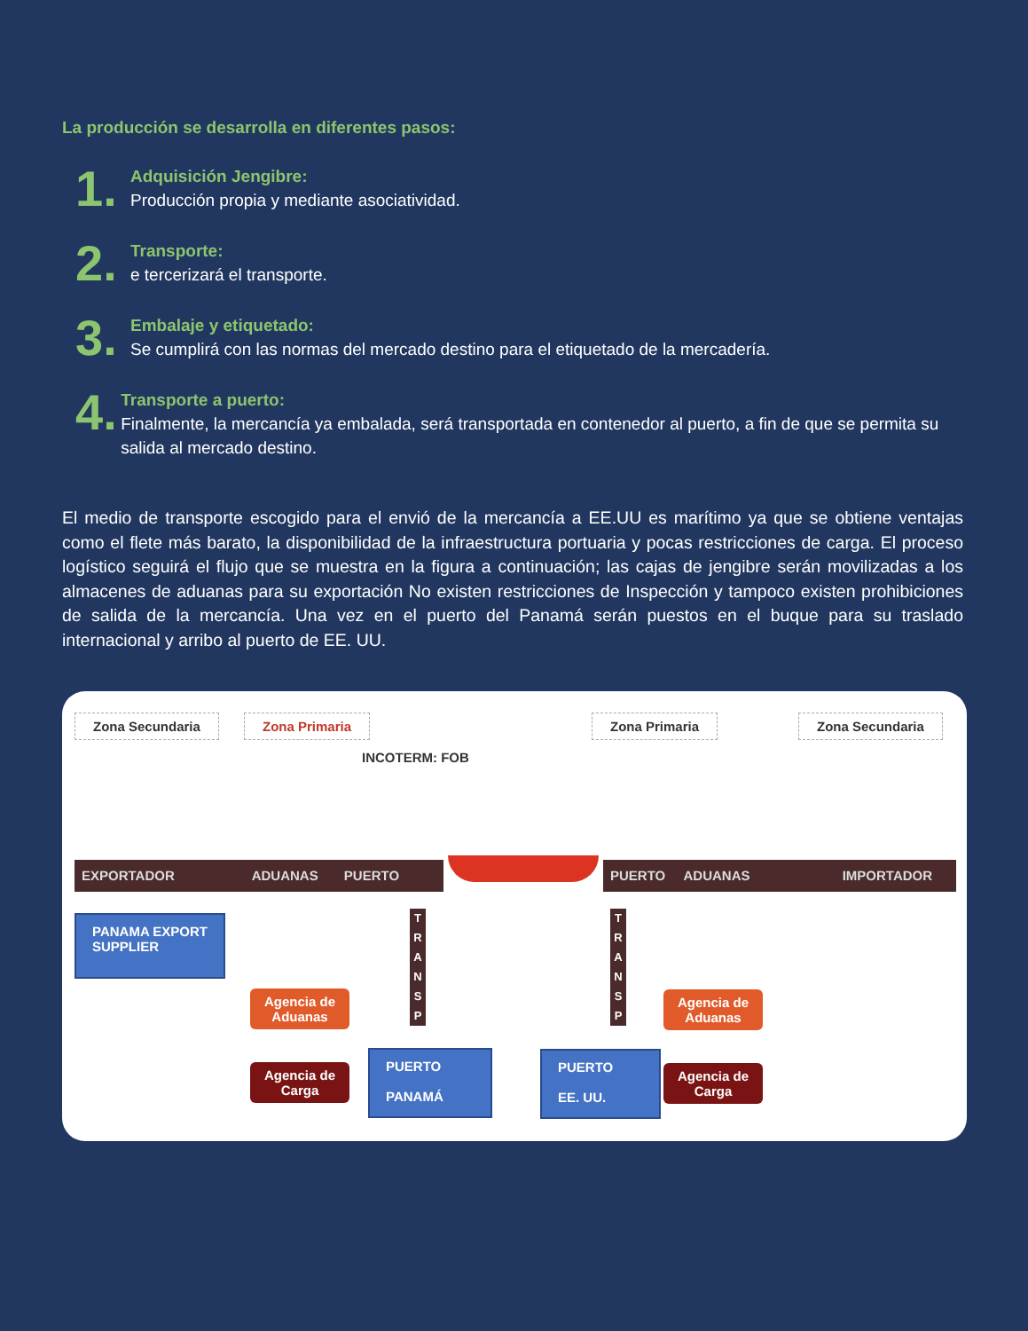La producción se desarrolla en diferentes pasos:
1.
Adquisición Jengibre:
Producción propia y mediante asociatividad.
2.
Transporte:
e tercerizará el transporte.
3.
Embalaje y etiquetado:
Se cumplirá con las normas del mercado destino para el etiquetado de la mercadería.
4.
Transporte a puerto:
Finalmente, la mercancía ya embalada, será transportada en contenedor al puerto, a fin de que se permita su salida al mercado destino.
El medio de transporte escogido para el envió de la mercancía a EE.UU es marítimo ya que se obtiene ventajas como el flete más barato, la disponibilidad de la infraestructura portuaria y pocas restricciones de carga. El proceso logístico seguirá el flujo que se muestra en la figura a continuación; las cajas de jengibre serán movilizadas a los almacenes de aduanas para su exportación No existen restricciones de Inspección y tampoco existen prohibiciones de salida de la mercancía. Una vez en el puerto del Panamá serán puestos en el buque para su traslado internacional y arribo al puerto de EE. UU.
Zona Secundaria Zona Primaria Zona Primaria Zona Secundaria
INCOTERM: FOB
EXPORTADOR ADUANAS PUERTO
PUERTO ADUANAS IMPORTADOR
PANAMA EXPORT SUPPLIER
T R A N S P
T R A N S P
Agencia de
Aduanas
Agencia de
Aduanas
Agencia de
Carga
Agencia de
Carga
PUERTO
PANAMÁ
PUERTO
EE. UU.